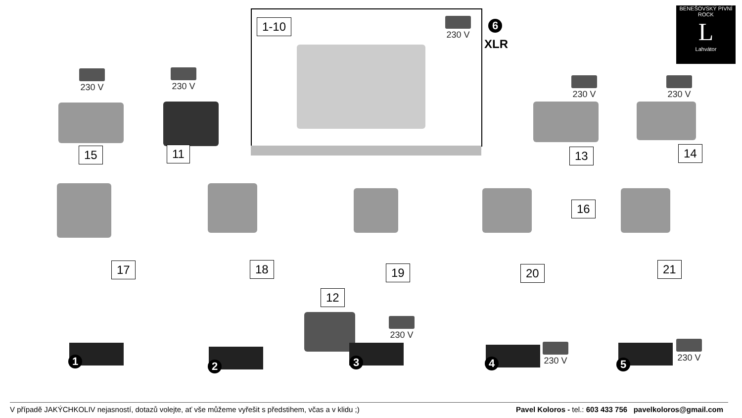1-10 230 V 6
XLR
BENEŠOVSKÝ PIVNÍ ROCK
L
Lahvátor
230 V 230 V
230 V 230 V
15 11 13 14
16
17 18 19 20 21
12
230 V
230 V 230 V
1 2 3 4 5
V případě JAKÝCHKOLIV nejasností, dotazů volejte, ať vše můžeme vyřešit s předstihem, včas a v klidu ;) Pavel Koloros - tel.: 603 433 756 pavelkoloros@gmail.com